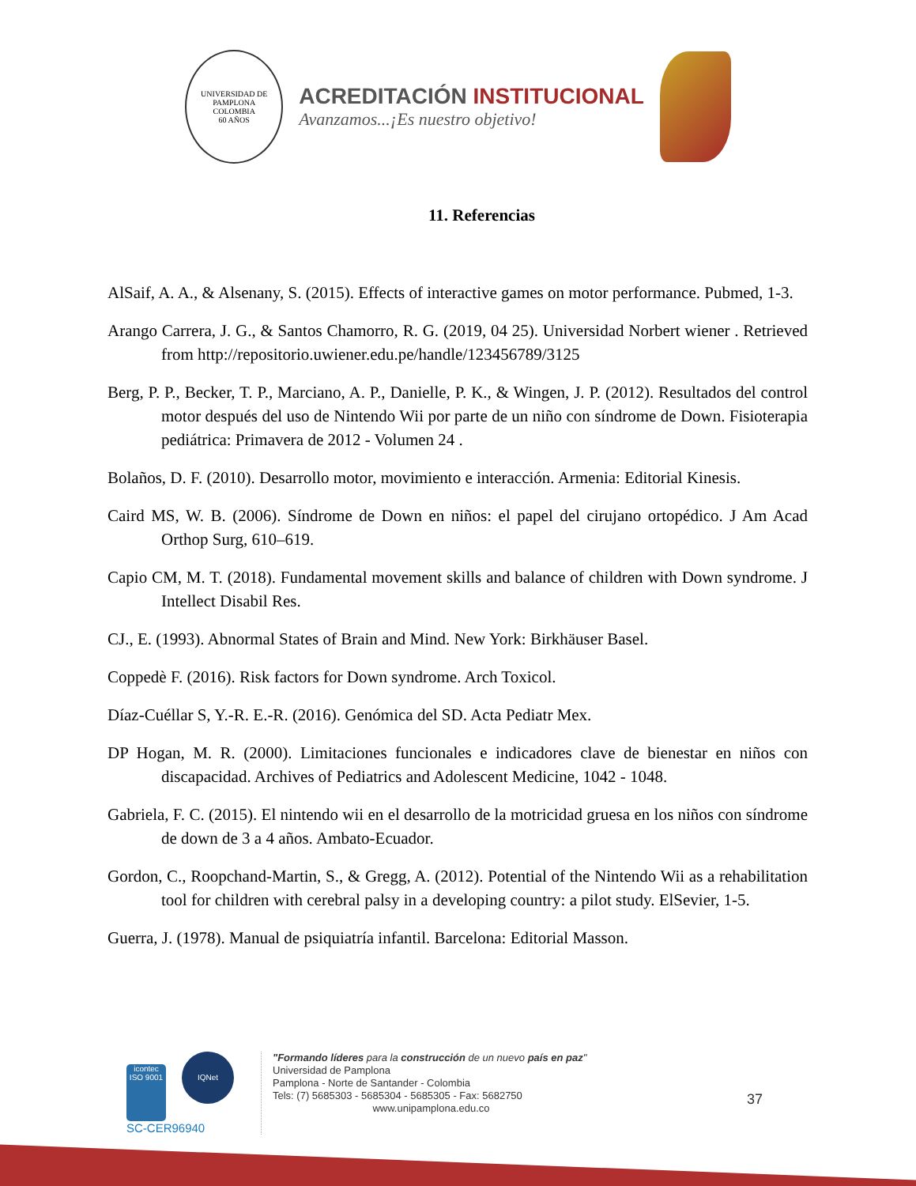UNIVERSIDAD DE PAMPLONA
COLOMBIA
60 AÑOS
ACREDITACIÓN INSTITUCIONAL
Avanzamos...¡Es nuestro objetivo!
11. Referencias
AlSaif, A. A., & Alsenany, S. (2015). Effects of interactive games on motor performance. Pubmed, 1-3.
Arango Carrera, J. G., & Santos Chamorro, R. G. (2019, 04 25). Universidad Norbert wiener . Retrieved from http://repositorio.uwiener.edu.pe/handle/123456789/3125
Berg, P. P., Becker, T. P., Marciano, A. P., Danielle, P. K., & Wingen, J. P. (2012). Resultados del control motor después del uso de Nintendo Wii por parte de un niño con síndrome de Down. Fisioterapia pediátrica: Primavera de 2012 - Volumen 24 .
Bolaños, D. F. (2010). Desarrollo motor, movimiento e interacción. Armenia: Editorial Kinesis.
Caird MS, W. B. (2006). Síndrome de Down en niños: el papel del cirujano ortopédico. J Am Acad Orthop Surg, 610–619.
Capio CM, M. T. (2018). Fundamental movement skills and balance of children with Down syndrome. J Intellect Disabil Res.
CJ., E. (1993). Abnormal States of Brain and Mind. New York: Birkhäuser Basel.
Coppedè F. (2016). Risk factors for Down syndrome. Arch Toxicol.
Díaz-Cuéllar S, Y.-R. E.-R. (2016). Genómica del SD. Acta Pediatr Mex.
DP Hogan, M. R. (2000). Limitaciones funcionales e indicadores clave de bienestar en niños con discapacidad. Archives of Pediatrics and Adolescent Medicine, 1042 - 1048.
Gabriela, F. C. (2015). El nintendo wii en el desarrollo de la motricidad gruesa en los niños con síndrome de down de 3 a 4 años. Ambato-Ecuador.
Gordon, C., Roopchand-Martin, S., & Gregg, A. (2012). Potential of the Nintendo Wii as a rehabilitation tool for children with cerebral palsy in a developing country: a pilot study. ElSevier, 1-5.
Guerra, J. (1978). Manual de psiquiatría infantil. Barcelona: Editorial Masson.
icontec
ISO 9001 IQNet
SC-CER96940
"Formando líderes para la construcción de un nuevo país en paz"
Universidad de Pamplona
Pamplona - Norte de Santander - Colombia
Tels: (7) 5685303 - 5685304 - 5685305 - Fax: 5682750
www.unipamplona.edu.co
37